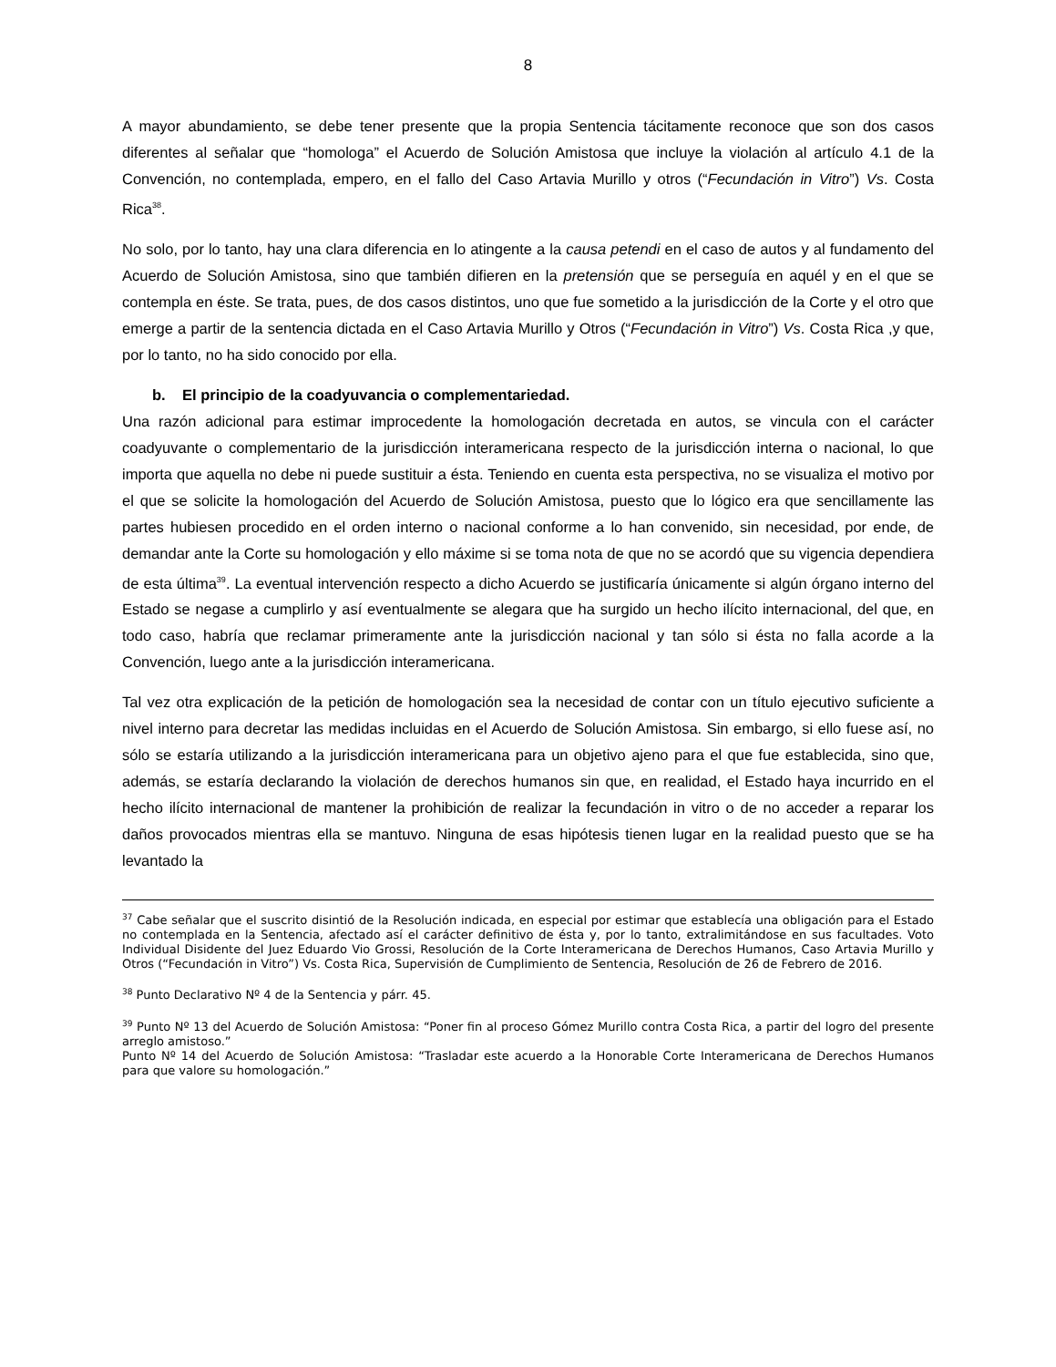8
A mayor abundamiento, se debe tener presente que la propia Sentencia tácitamente reconoce que son dos casos diferentes al señalar que “homologa” el Acuerdo de Solución Amistosa que incluye la violación al artículo 4.1 de la Convención, no contemplada, empero, en el fallo del Caso Artavia Murillo y otros (“Fecundación in Vitro”) Vs. Costa Rica<sup>38</sup>.
No solo, por lo tanto, hay una clara diferencia en lo atingente a la causa petendi en el caso de autos y al fundamento del Acuerdo de Solución Amistosa, sino que también difieren en la pretensión que se perseguía en aquél y en el que se contempla en éste. Se trata, pues, de dos casos distintos, uno que fue sometido a la jurisdicción de la Corte y el otro que emerge a partir de la sentencia dictada en el Caso Artavia Murillo y Otros (“Fecundación in Vitro”) Vs. Costa Rica ,y que, por lo tanto, no ha sido conocido por ella.
b. El principio de la coadyuvancia o complementariedad.
Una razón adicional para estimar improcedente la homologación decretada en autos, se vincula con el carácter coadyuvante o complementario de la jurisdicción interamericana respecto de la jurisdicción interna o nacional, lo que importa que aquella no debe ni puede sustituir a ésta. Teniendo en cuenta esta perspectiva, no se visualiza el motivo por el que se solicite la homologación del Acuerdo de Solución Amistosa, puesto que lo lógico era que sencillamente las partes hubiesen procedido en el orden interno o nacional conforme a lo han convenido, sin necesidad, por ende, de demandar ante la Corte su homologación y ello máxime si se toma nota de que no se acordó que su vigencia dependiera de esta última<sup>39</sup>. La eventual intervención respecto a dicho Acuerdo se justificaría únicamente si algún órgano interno del Estado se negase a cumplirlo y así eventualmente se alegara que ha surgido un hecho ilícito internacional, del que, en todo caso, habría que reclamar primeramente ante la jurisdicción nacional y tan sólo si ésta no falla acorde a la Convención, luego ante a la jurisdicción interamericana.
Tal vez otra explicación de la petición de homologación sea la necesidad de contar con un título ejecutivo suficiente a nivel interno para decretar las medidas incluidas en el Acuerdo de Solución Amistosa. Sin embargo, si ello fuese así, no sólo se estaría utilizando a la jurisdicción interamericana para un objetivo ajeno para el que fue establecida, sino que, además, se estaría declarando la violación de derechos humanos sin que, en realidad, el Estado haya incurrido en el hecho ilícito internacional de mantener la prohibición de realizar la fecundación in vitro o de no acceder a reparar los daños provocados mientras ella se mantuvo. Ninguna de esas hipótesis tienen lugar en la realidad puesto que se ha levantado la
<sup>37</sup> Cabe señalar que el suscrito disintió de la Resolución indicada, en especial por estimar que establecía una obligación para el Estado no contemplada en la Sentencia, afectado así el carácter definitivo de ésta y, por lo tanto, extralimitándose en sus facultades. Voto Individual Disidente del Juez Eduardo Vio Grossi, Resolución de la Corte Interamericana de Derechos Humanos, Caso Artavia Murillo y Otros (“Fecundación in Vitro”) Vs. Costa Rica, Supervisión de Cumplimiento de Sentencia, Resolución de 26 de Febrero de 2016.
<sup>38</sup> Punto Declarativo Nº 4 de la Sentencia y párr. 45.
<sup>39</sup> Punto Nº 13 del Acuerdo de Solución Amistosa: “Poner fin al proceso Gómez Murillo contra Costa Rica, a partir del logro del presente arreglo amistoso.”
Punto Nº 14 del Acuerdo de Solución Amistosa: “Trasladar este acuerdo a la Honorable Corte Interamericana de Derechos Humanos para que valore su homologación.”